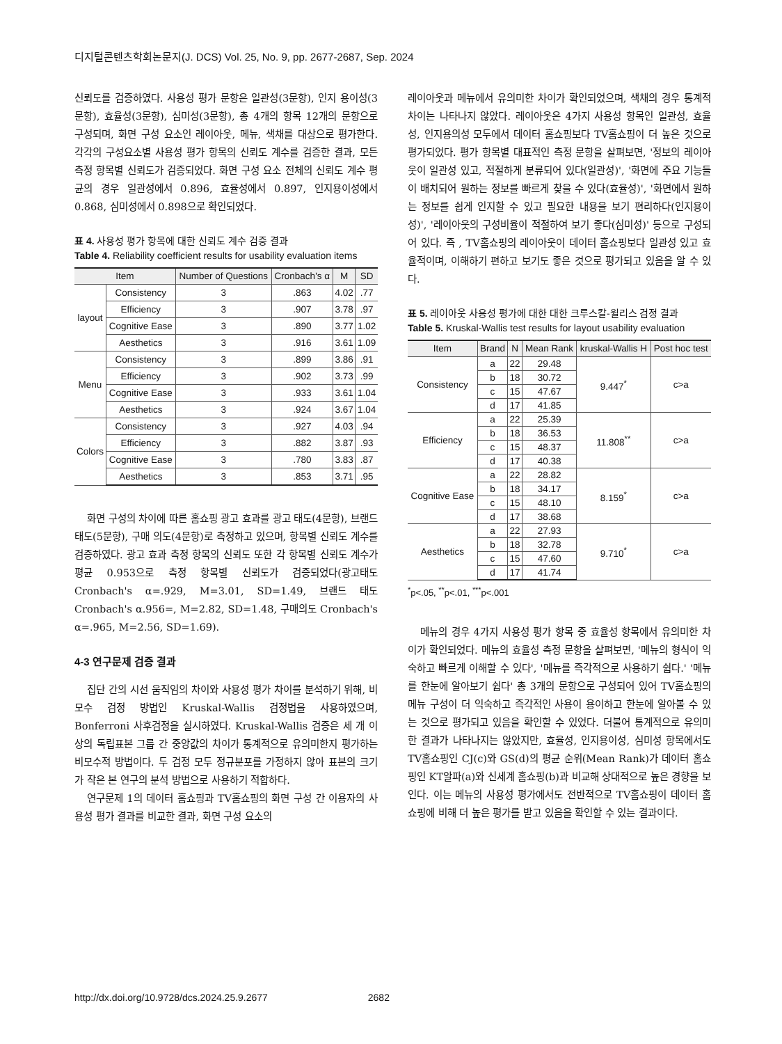디지털콘텐츠학회논문지(J. DCS) Vol. 25, No. 9, pp. 2677-2687, Sep. 2024
신뢰도를 검증하였다. 사용성 평가 문항은 일관성(3문항), 인지 용이성(3문항), 효율성(3문항), 심미성(3문항), 총 4개의 항목 12개의 문항으로 구성되며, 화면 구성 요소인 레이아웃, 메뉴, 색채를 대상으로 평가한다. 각각의 구성요소별 사용성 평가 항목의 신뢰도 계수를 검증한 결과, 모든 측정 항목별 신뢰도가 검증되었다. 화면 구성 요소 전체의 신뢰도 계수 평균의 경우 일관성에서 0.896, 효율성에서 0.897, 인지용이성에서 0.868, 심미성에서 0.898으로 확인되었다.
표 4. 사용성 평가 항목에 대한 신뢰도 계수 검증 결과
Table 4. Reliability coefficient results for usability evaluation items
| Item | | Number of Questions | Cronbach's α | M | SD |
| --- | --- | --- | --- | --- | --- |
| layout | Consistency | 3 | .863 | 4.02 | .77 |
| | Efficiency | 3 | .907 | 3.78 | .97 |
| | Cognitive Ease | 3 | .890 | 3.77 | 1.02 |
| | Aesthetics | 3 | .916 | 3.61 | 1.09 |
| Menu | Consistency | 3 | .899 | 3.86 | .91 |
| | Efficiency | 3 | .902 | 3.73 | .99 |
| | Cognitive Ease | 3 | .933 | 3.61 | 1.04 |
| | Aesthetics | 3 | .924 | 3.67 | 1.04 |
| Colors | Consistency | 3 | .927 | 4.03 | .94 |
| | Efficiency | 3 | .882 | 3.87 | .93 |
| | Cognitive Ease | 3 | .780 | 3.83 | .87 |
| | Aesthetics | 3 | .853 | 3.71 | .95 |
화면 구성의 차이에 따른 홈쇼핑 광고 효과를 광고 태도(4문항), 브랜드 태도(5문항), 구매 의도(4문항)로 측정하고 있으며, 항목별 신뢰도 계수를 검증하였다. 광고 효과 측정 항목의 신뢰도 또한 각 항목별 신뢰도 계수가 평균 0.953으로 측정 항목별 신뢰도가 검증되었다(광고태도 Cronbach's α=.929, M=3.01, SD=1.49, 브랜드 태도 Cronbach's α.956=, M=2.82, SD=1.48, 구매의도 Cronbach's α=.965, M=2.56, SD=1.69).
4-3 연구문제 검증 결과
집단 간의 시선 움직임의 차이와 사용성 평가 차이를 분석하기 위해, 비모수 검정 방법인 Kruskal-Wallis 검정법을 사용하였으며, Bonferroni 사후검정을 실시하였다. Kruskal-Wallis 검증은 세 개 이상의 독립표본 그룹 간 중앙값의 차이가 통계적으로 유의미한지 평가하는 비모수적 방법이다. 두 검정 모두 정규분포를 가정하지 않아 표본의 크기가 작은 본 연구의 분석 방법으로 사용하기 적합하다.
연구문제 1의 데이터 홈쇼핑과 TV홈쇼핑의 화면 구성 간 이용자의 사용성 평가 결과를 비교한 결과, 화면 구성 요소의
레이아웃과 메뉴에서 유의미한 차이가 확인되었으며, 색채의 경우 통계적 차이는 나타나지 않았다. 레이아웃은 4가지 사용성 항목인 일관성, 효율성, 인지용의성 모두에서 데이터 홈쇼핑보다 TV홈쇼핑이 더 높은 것으로 평가되었다. 평가 항목별 대표적인 측정 문항을 살펴보면, '정보의 레이아웃이 일관성 있고, 적절하게 분류되어 있다(일관성)', '화면에 주요 기능들이 배치되어 원하는 정보를 빠르게 찾을 수 있다(효율성)', '화면에서 원하는 정보를 쉽게 인지할 수 있고 필요한 내용을 보기 편리하다(인지용이성)', '레이아웃의 구성비율이 적절하여 보기 좋다(심미성)' 등으로 구성되어 있다. 즉 , TV홈쇼핑의 레이아웃이 데이터 홈쇼핑보다 일관성 있고 효율적이며, 이해하기 편하고 보기도 좋은 것으로 평가되고 있음을 알 수 있다.
표 5. 레이아웃 사용성 평가에 대한 대한 크루스칼-윌리스 검정 결과
Table 5. Kruskal-Wallis test results for layout usability evaluation
| Item | Brand | N | Mean Rank | kruskal-Wallis H | Post hoc test |
| --- | --- | --- | --- | --- | --- |
| Consistency | a | 22 | 29.48 | 9.447<sup>*</sup> | c>a |
| | b | 18 | 30.72 | | |
| | c | 15 | 47.67 | | |
| | d | 17 | 41.85 | | |
| Efficiency | a | 22 | 25.39 | 11.808<sup>**</sup> | c>a |
| | b | 18 | 36.53 | | |
| | c | 15 | 48.37 | | |
| | d | 17 | 40.38 | | |
| Cognitive Ease | a | 22 | 28.82 | 8.159<sup>*</sup> | c>a |
| | b | 18 | 34.17 | | |
| | c | 15 | 48.10 | | |
| | d | 17 | 38.68 | | |
| Aesthetics | a | 22 | 27.93 | 9.710<sup>*</sup> | c>a |
| | b | 18 | 32.78 | | |
| | c | 15 | 47.60 | | |
| | d | 17 | 41.74 | | |
<sup>*</sup> p<.05, <sup>**</sup>p<.01, <sup>***</sup>p<.001
메뉴의 경우 4가지 사용성 평가 항목 중 효율성 항목에서 유의미한 차이가 확인되었다. 메뉴의 효율성 측정 문항을 살펴보면, '메뉴의 형식이 익숙하고 빠르게 이해할 수 있다', '메뉴를 즉각적으로 사용하기 쉽다.' '메뉴를 한눈에 알아보기 쉽다' 총 3개의 문항으로 구성되어 있어 TV홈쇼핑의 메뉴 구성이 더 익숙하고 즉각적인 사용이 용이하고 한눈에 알아볼 수 있는 것으로 평가되고 있음을 확인할 수 있었다. 더불어 통계적으로 유의미한 결과가 나타나지는 않았지만, 효율성, 인지용이성, 심미성 항목에서도 TV홈쇼핑인 CJ(c)와 GS(d)의 평균 순위(Mean Rank)가 데이터 홈쇼핑인 KT알파(a)와 신세계 홈쇼핑(b)과 비교해 상대적으로 높은 경향을 보인다. 이는 메뉴의 사용성 평가에서도 전반적으로 TV홈쇼핑이 데이터 홈쇼핑에 비해 더 높은 평가를 받고 있음을 확인할 수 있는 결과이다.
http://dx.doi.org/10.9728/dcs.2024.25.9.2677 2682